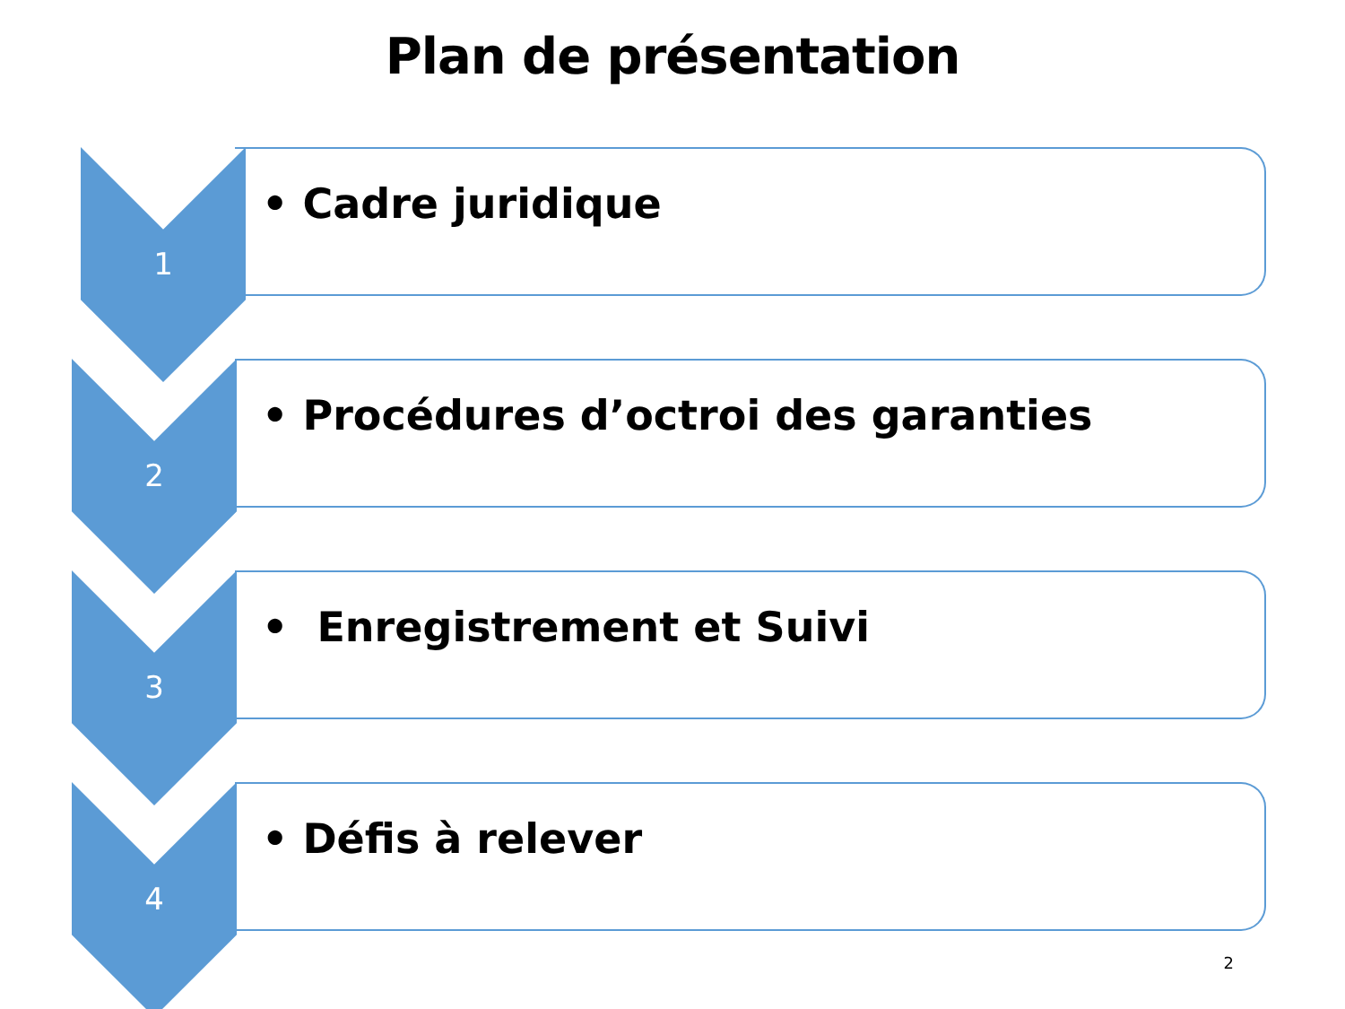Plan de présentation
1
• Cadre juridique
2
• Procédures d’octroi des garanties
3
• Enregistrement et Suivi
4
• Défis à relever
2